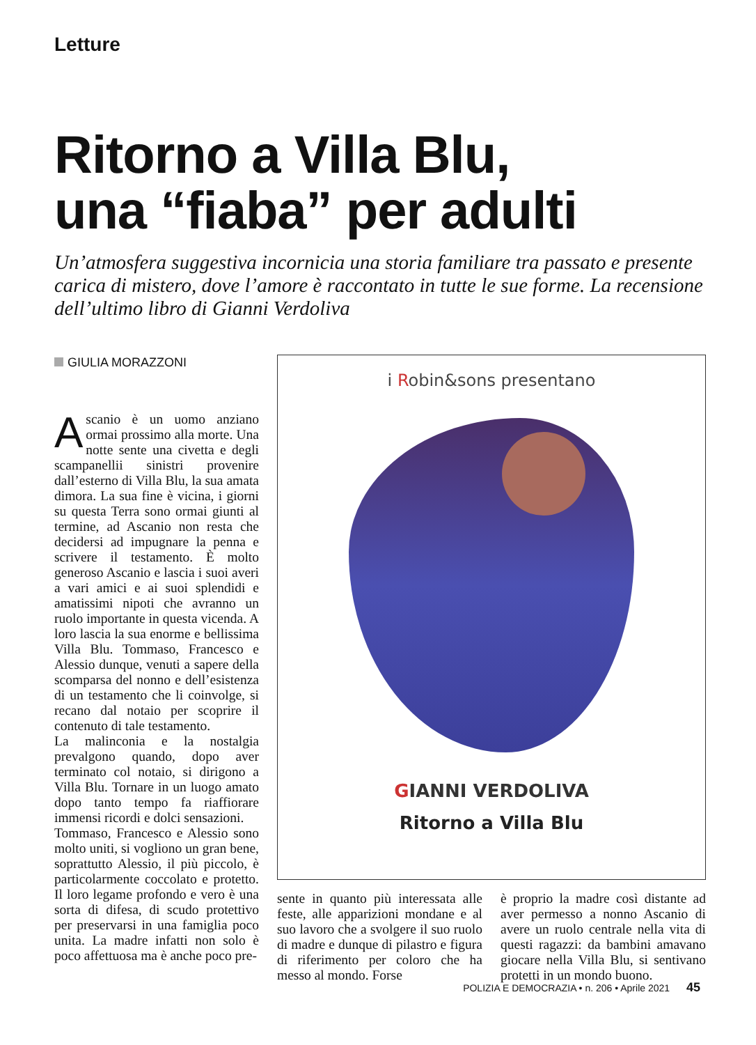Letture
Ritorno a Villa Blu,
una “fiaba” per adulti
Un’atmosfera suggestiva incornicia una storia familiare tra passato e presente carica di mistero, dove l’amore è raccontato in tutte le sue forme. La recensione dell’ultimo libro di Gianni Verdoliva
GIULIA MORAZZONI
Ascanio è un uomo anziano ormai prossimo alla morte. Una notte sente una civetta e degli scampanellii sinistri provenire dall’esterno di Villa Blu, la sua amata dimora. La sua fine è vicina, i giorni su questa Terra sono ormai giunti al termine, ad Ascanio non resta che decidersi ad impugnare la penna e scrivere il testamento. È molto generoso Ascanio e lascia i suoi averi a vari amici e ai suoi splendidi e amatissimi nipoti che avranno un ruolo importante in questa vicenda. A loro lascia la sua enorme e bellissima Villa Blu. Tommaso, Francesco e Alessio dunque, venuti a sapere della scomparsa del nonno e dell’esistenza di un testamento che li coinvolge, si recano dal notaio per scoprire il contenuto di tale testamento.
La malinconia e la nostalgia prevalgono quando, dopo aver terminato col notaio, si dirigono a Villa Blu. Tornare in un luogo amato dopo tanto tempo fa riaffiorare immensi ricordi e dolci sensazioni.
Tommaso, Francesco e Alessio sono molto uniti, si vogliono un gran bene, soprattutto Alessio, il più piccolo, è particolarmente coccolato e protetto. Il loro legame profondo e vero è una sorta di difesa, di scudo protettivo per preservarsi in una famiglia poco unita. La madre infatti non solo è poco affettuosa ma è anche poco pre-
i Robin&sons presentano
GIANNI VERDOLIVA
Ritorno a Villa Blu
sente in quanto più interessata alle feste, alle apparizioni mondane e al suo lavoro che a svolgere il suo ruolo di madre e dunque di pilastro e figura di riferimento per coloro che ha messo al mondo. Forse
è proprio la madre così distante ad aver permesso a nonno Ascanio di avere un ruolo centrale nella vita di questi ragazzi: da bambini amavano giocare nella Villa Blu, si sentivano protetti in un mondo buono.
POLIZIA E DEMOCRAZIA • n. 206 • Aprile 2021 45